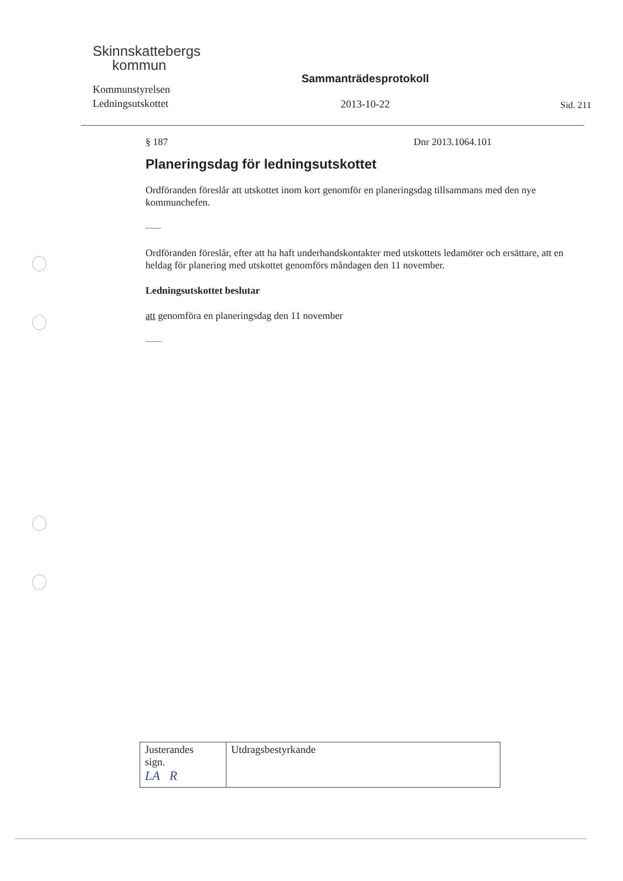Skinnskattebergs
kommun
Kommunstyrelsen
Ledningsutskottet
Sammanträdesprotokoll
2013-10-22
Sid. 211
§ 187 Dnr 2013.1064.101
Planeringsdag för ledningsutskottet
Ordföranden föreslår att utskottet inom kort genomför en planeringsdag tillsammans med den nye kommunchefen.
--------
Ordföranden föreslår, efter att ha haft underhandskontakter med utskottets ledamöter och ersättare, att en heldag för planering med utskottet genomförs måndagen den 11 november.
Ledningsutskottet beslutar
att genomföra en planeringsdag den 11 november
--------
| Justerandes sign. LA R | Utdragsbestyrkande |